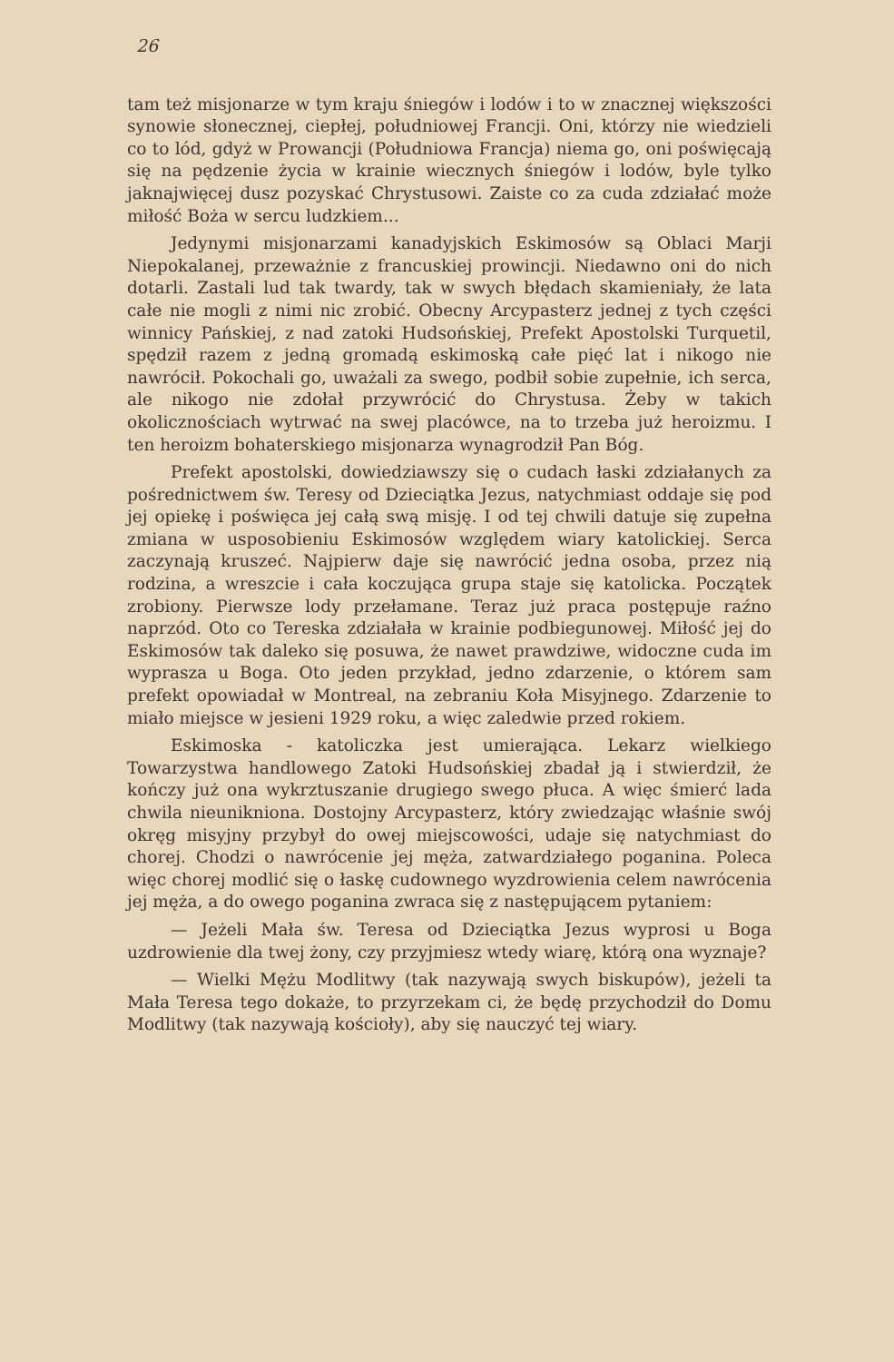26
tam też misjonarze w tym kraju śniegów i lodów i to w znacznej większości synowie słonecznej, ciepłej, południowej Francji. Oni, którzy nie wiedzieli co to lód, gdyż w Prowancji (Południowa Francja) niema go, oni poświęcają się na pędzenie życia w krainie wiecznych śniegów i lodów, byle tylko jaknajwięcej dusz pozyskać Chrystusowi. Zaiste co za cuda zdziałać może miłość Boża w sercu ludzkiem...
Jedynymi misjonarzami kanadyjskich Eskimosów są Oblaci Marji Niepokalanej, przeważnie z francuskiej prowincji. Niedawno oni do nich dotarli. Zastali lud tak twardy, tak w swych błędach skamieniały, że lata całe nie mogli z nimi nic zrobić. Obecny Arcypasterz jednej z tych części winnicy Pańskiej, z nad zatoki Hudsońskiej, Prefekt Apostolski Turquetil, spędził razem z jedną gromadą eskimoską całe pięć lat i nikogo nie nawrócił. Pokochali go, uważali za swego, podbił sobie zupełnie, ich serca, ale nikogo nie zdołał przywrócić do Chrystusa. Żeby w takich okolicznościach wytrwać na swej placówce, na to trzeba już heroizmu. I ten heroizm bohaterskiego misjonarza wynagrodził Pan Bóg.
Prefekt apostolski, dowiedziawszy się o cudach łaski zdziałanych za pośrednictwem św. Teresy od Dzieciątka Jezus, natychmiast oddaje się pod jej opiekę i poświęca jej całą swą misję. I od tej chwili datuje się zupełna zmiana w usposobieniu Eskimosów względem wiary katolickiej. Serca zaczynają kruszeć. Najpierw daje się nawrócić jedna osoba, przez nią rodzina, a wreszcie i cała koczująca grupa staje się katolicka. Początek zrobiony. Pierwsze lody przełamane. Teraz już praca postępuje raźno naprzód. Oto co Tereska zdziałała w krainie podbiegunowej. Miłość jej do Eskimosów tak daleko się posuwa, że nawet prawdziwe, widoczne cuda im wyprasza u Boga. Oto jeden przykład, jedno zdarzenie, o którem sam prefekt opowiadał w Montreal, na zebraniu Koła Misyjnego. Zdarzenie to miało miejsce w jesieni 1929 roku, a więc zaledwie przed rokiem.
Eskimoska - katoliczka jest umierająca. Lekarz wielkiego Towarzystwa handlowego Zatoki Hudsońskiej zbadał ją i stwierdził, że kończy już ona wykrztuszanie drugiego swego płuca. A więc śmierć lada chwila nieunikniona. Dostojny Arcypasterz, który zwiedzając właśnie swój okręg misyjny przybył do owej miejscowości, udaje się natychmiast do chorej. Chodzi o nawrócenie jej męża, zatwardziałego poganina. Poleca więc chorej modlić się o łaskę cudownego wyzdrowienia celem nawrócenia jej męża, a do owego poganina zwraca się z następującem pytaniem:
— Jeżeli Mała św. Teresa od Dzieciątka Jezus wyprosi u Boga uzdrowienie dla twej żony, czy przyjmiesz wtedy wiarę, którą ona wyznaje?
— Wielki Mężu Modlitwy (tak nazywają swych biskupów), jeżeli ta Mała Teresa tego dokaże, to przyrzekam ci, że będę przychodził do Domu Modlitwy (tak nazywają kościoły), aby się nauczyć tej wiary.